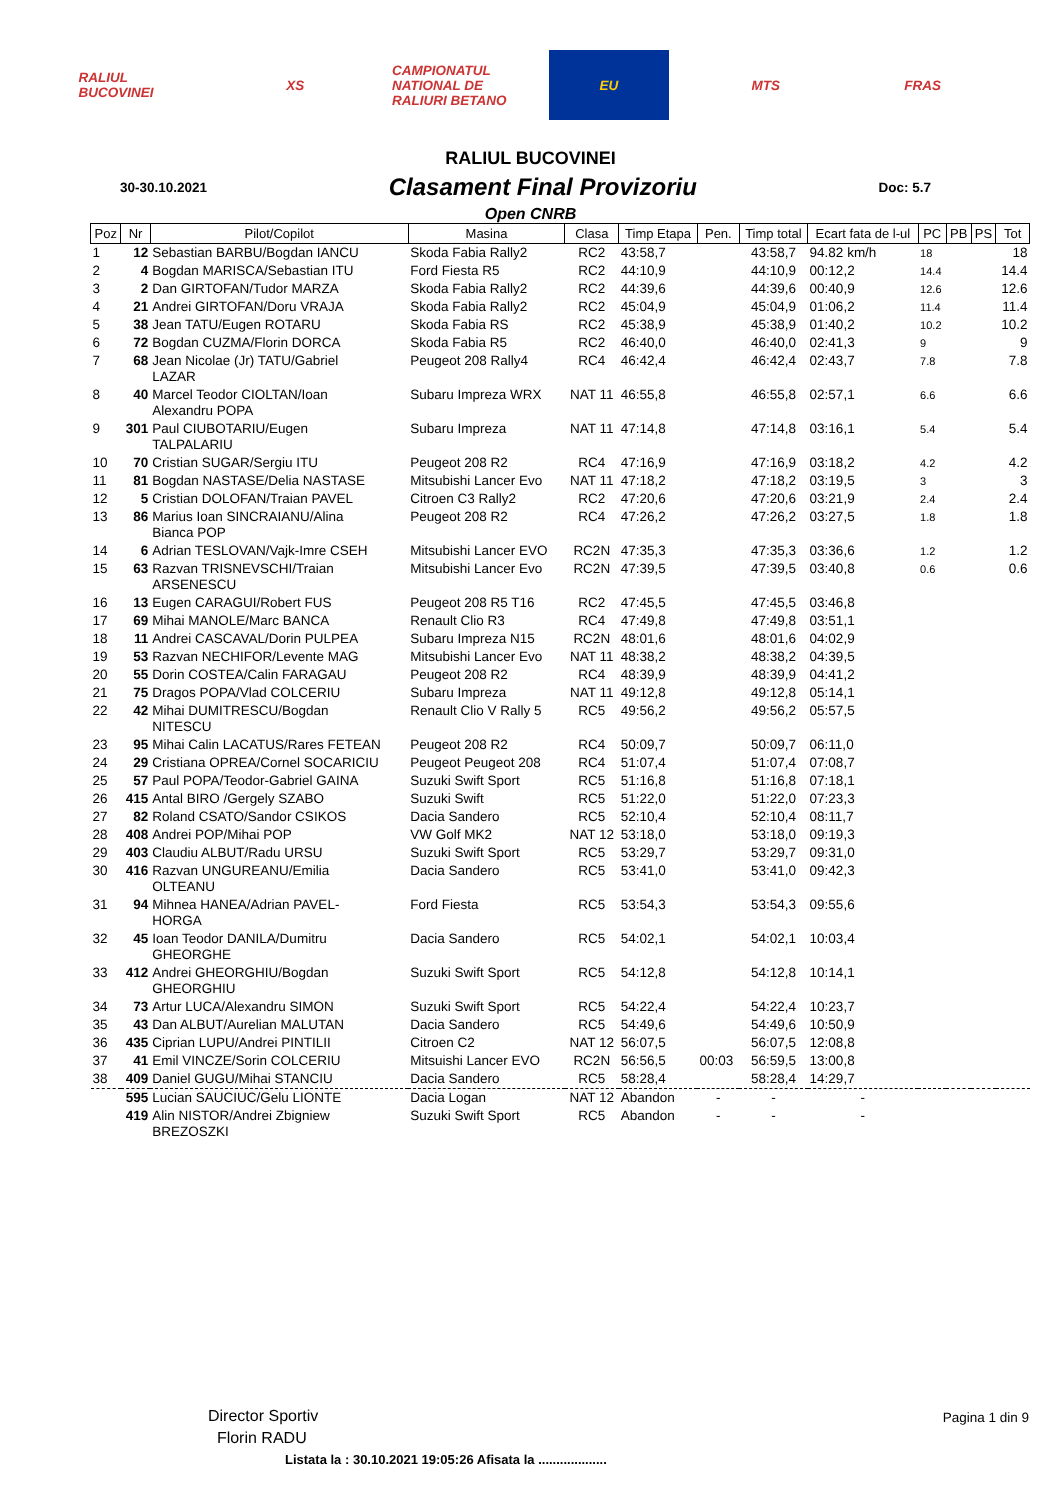RALIUL BUCOVINEI
XS
CAMPIONATUL NATIONAL DE RALIURI BETANO
EU MTS FRAS
RALIUL BUCOVINEI
30-30.10.2021 Clasament Final Provizoriu Doc: 5.7
Open CNRB
| Poz | Nr | Pilot/Copilot | Masina | Clasa | Timp Etapa | Pen. | Timp total | Ecart fata de l-ul | PC | PB | PS | Tot |
| --- | --- | --- | --- | --- | --- | --- | --- | --- | --- | --- | --- | --- |
| 1 | 12 | Sebastian BARBU/Bogdan IANCU | Skoda Fabia Rally2 | RC2 | 43:58,7 | | 43:58,7 | 94.82 km/h | 18 | | | 18 |
| 2 | 4 | Bogdan MARISCA/Sebastian ITU | Ford Fiesta R5 | RC2 | 44:10,9 | | 44:10,9 | 00:12,2 | 14.4 | | | 14.4 |
| 3 | 2 | Dan GIRTOFAN/Tudor MARZA | Skoda Fabia Rally2 | RC2 | 44:39,6 | | 44:39,6 | 00:40,9 | 12.6 | | | 12.6 |
| 4 | 21 | Andrei GIRTOFAN/Doru VRAJA | Skoda Fabia Rally2 | RC2 | 45:04,9 | | 45:04,9 | 01:06,2 | 11.4 | | | 11.4 |
| 5 | 38 | Jean TATU/Eugen ROTARU | Skoda Fabia RS | RC2 | 45:38,9 | | 45:38,9 | 01:40,2 | 10.2 | | | 10.2 |
| 6 | 72 | Bogdan CUZMA/Florin DORCA | Skoda Fabia R5 | RC2 | 46:40,0 | | 46:40,0 | 02:41,3 | 9 | | | 9 |
| 7 | 68 | Jean Nicolae (Jr) TATU/Gabriel LAZAR | Peugeot 208 Rally4 | RC4 | 46:42,4 | | 46:42,4 | 02:43,7 | 7.8 | | | 7.8 |
| 8 | 40 | Marcel Teodor CIOLTAN/Ioan Alexandru POPA | Subaru Impreza WRX | NAT 11 | 46:55,8 | | 46:55,8 | 02:57,1 | 6.6 | | | 6.6 |
| 9 | 301 | Paul CIUBOTARIU/Eugen TALPALARIU | Subaru Impreza | NAT 11 | 47:14,8 | | 47:14,8 | 03:16,1 | 5.4 | | | 5.4 |
| 10 | 70 | Cristian SUGAR/Sergiu ITU | Peugeot 208 R2 | RC4 | 47:16,9 | | 47:16,9 | 03:18,2 | 4.2 | | | 4.2 |
| 11 | 81 | Bogdan NASTASE/Delia NASTASE | Mitsubishi Lancer Evo | NAT 11 | 47:18,2 | | 47:18,2 | 03:19,5 | 3 | | | 3 |
| 12 | 5 | Cristian DOLOFAN/Traian PAVEL | Citroen C3 Rally2 | RC2 | 47:20,6 | | 47:20,6 | 03:21,9 | 2.4 | | | 2.4 |
| 13 | 86 | Marius Ioan SINCRAIANU/Alina Bianca POP | Peugeot 208 R2 | RC4 | 47:26,2 | | 47:26,2 | 03:27,5 | 1.8 | | | 1.8 |
| 14 | 6 | Adrian TESLOVAN/Vajk-Imre CSEH | Mitsubishi Lancer EVO | RC2N | 47:35,3 | | 47:35,3 | 03:36,6 | 1.2 | | | 1.2 |
| 15 | 63 | Razvan TRISNEVSCHI/Traian ARSENESCU | Mitsubishi Lancer Evo | RC2N | 47:39,5 | | 47:39,5 | 03:40,8 | 0.6 | | | 0.6 |
| 16 | 13 | Eugen CARAGUI/Robert FUS | Peugeot 208 R5 T16 | RC2 | 47:45,5 | | 47:45,5 | 03:46,8 | | | | |
| 17 | 69 | Mihai MANOLE/Marc BANCA | Renault Clio R3 | RC4 | 47:49,8 | | 47:49,8 | 03:51,1 | | | | |
| 18 | 11 | Andrei CASCAVAL/Dorin PULPEA | Subaru Impreza N15 | RC2N | 48:01,6 | | 48:01,6 | 04:02,9 | | | | |
| 19 | 53 | Razvan NECHIFOR/Levente MAG | Mitsubishi Lancer Evo | NAT 11 | 48:38,2 | | 48:38,2 | 04:39,5 | | | | |
| 20 | 55 | Dorin COSTEA/Calin FARAGAU | Peugeot 208 R2 | RC4 | 48:39,9 | | 48:39,9 | 04:41,2 | | | | |
| 21 | 75 | Dragos POPA/Vlad COLCERIU | Subaru Impreza | NAT 11 | 49:12,8 | | 49:12,8 | 05:14,1 | | | | |
| 22 | 42 | Mihai DUMITRESCU/Bogdan NITESCU | Renault Clio V Rally 5 | RC5 | 49:56,2 | | 49:56,2 | 05:57,5 | | | | |
| 23 | 95 | Mihai Calin LACATUS/Rares FETEAN | Peugeot 208 R2 | RC4 | 50:09,7 | | 50:09,7 | 06:11,0 | | | | |
| 24 | 29 | Cristiana OPREA/Cornel SOCARICIU | Peugeot Peugeot 208 | RC4 | 51:07,4 | | 51:07,4 | 07:08,7 | | | | |
| 25 | 57 | Paul POPA/Teodor-Gabriel GAINA | Suzuki Swift Sport | RC5 | 51:16,8 | | 51:16,8 | 07:18,1 | | | | |
| 26 | 415 | Antal BIRO /Gergely SZABO | Suzuki Swift | RC5 | 51:22,0 | | 51:22,0 | 07:23,3 | | | | |
| 27 | 82 | Roland CSATO/Sandor CSIKOS | Dacia Sandero | RC5 | 52:10,4 | | 52:10,4 | 08:11,7 | | | | |
| 28 | 408 | Andrei POP/Mihai POP | VW Golf MK2 | NAT 12 | 53:18,0 | | 53:18,0 | 09:19,3 | | | | |
| 29 | 403 | Claudiu ALBUT/Radu URSU | Suzuki Swift Sport | RC5 | 53:29,7 | | 53:29,7 | 09:31,0 | | | | |
| 30 | 416 | Razvan UNGUREANU/Emilia OLTEANU | Dacia Sandero | RC5 | 53:41,0 | | 53:41,0 | 09:42,3 | | | | |
| 31 | 94 | Mihnea HANEA/Adrian PAVEL- HORGA | Ford Fiesta | RC5 | 53:54,3 | | 53:54,3 | 09:55,6 | | | | |
| 32 | 45 | Ioan Teodor DANILA/Dumitru GHEORGHE | Dacia Sandero | RC5 | 54:02,1 | | 54:02,1 | 10:03,4 | | | | |
| 33 | 412 | Andrei GHEORGHIU/Bogdan GHEORGHIU | Suzuki Swift Sport | RC5 | 54:12,8 | | 54:12,8 | 10:14,1 | | | | |
| 34 | 73 | Artur LUCA/Alexandru SIMON | Suzuki Swift Sport | RC5 | 54:22,4 | | 54:22,4 | 10:23,7 | | | | |
| 35 | 43 | Dan ALBUT/Aurelian MALUTAN | Dacia Sandero | RC5 | 54:49,6 | | 54:49,6 | 10:50,9 | | | | |
| 36 | 435 | Ciprian LUPU/Andrei PINTILII | Citroen C2 | NAT 12 | 56:07,5 | | 56:07,5 | 12:08,8 | | | | |
| 37 | 41 | Emil VINCZE/Sorin COLCERIU | Mitsuishi Lancer EVO | RC2N | 56:56,5 | 00:03 | 56:59,5 | 13:00,8 | | | | |
| 38 | 409 | Daniel GUGU/Mihai STANCIU | Dacia Sandero | RC5 | 58:28,4 | | 58:28,4 | 14:29,7 | | | | |
| | 595 | Lucian SAUCIUC/Gelu LIONTE | Dacia Logan | NAT 12 | Abandon | - | - | - | | | | |
| | 419 | Alin NISTOR/Andrei Zbigniew BREZOSZKI | Suzuki Swift Sport | RC5 | Abandon | - | - | - | | | | |
Director Sportiv
Florin RADU
Pagina 1 din 9
Listata la : 30.10.2021 19:05:26 Afisata la ...................